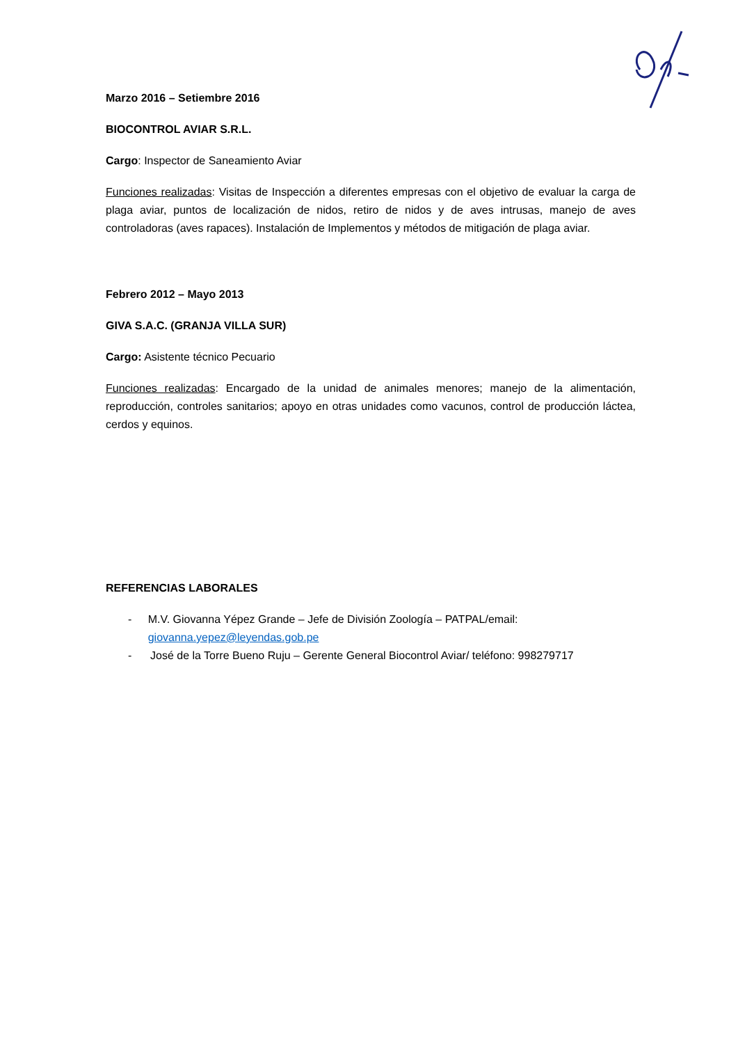Marzo 2016 – Setiembre 2016
BIOCONTROL AVIAR S.R.L.
Cargo: Inspector de Saneamiento Aviar
Funciones realizadas: Visitas de Inspección a diferentes empresas con el objetivo de evaluar la carga de plaga aviar, puntos de localización de nidos, retiro de nidos y de aves intrusas, manejo de aves controladoras (aves rapaces). Instalación de Implementos y métodos de mitigación de plaga aviar.
Febrero 2012 – Mayo 2013
GIVA S.A.C. (GRANJA VILLA SUR)
Cargo: Asistente técnico Pecuario
Funciones realizadas: Encargado de la unidad de animales menores; manejo de la alimentación, reproducción, controles sanitarios; apoyo en otras unidades como vacunos, control de producción láctea, cerdos y equinos.
REFERENCIAS LABORALES
- M.V. Giovanna Yépez Grande – Jefe de División Zoología – PATPAL/email: giovanna.yepez@leyendas.gob.pe
- José de la Torre Bueno Ruju – Gerente General Biocontrol Aviar/ teléfono: 998279717